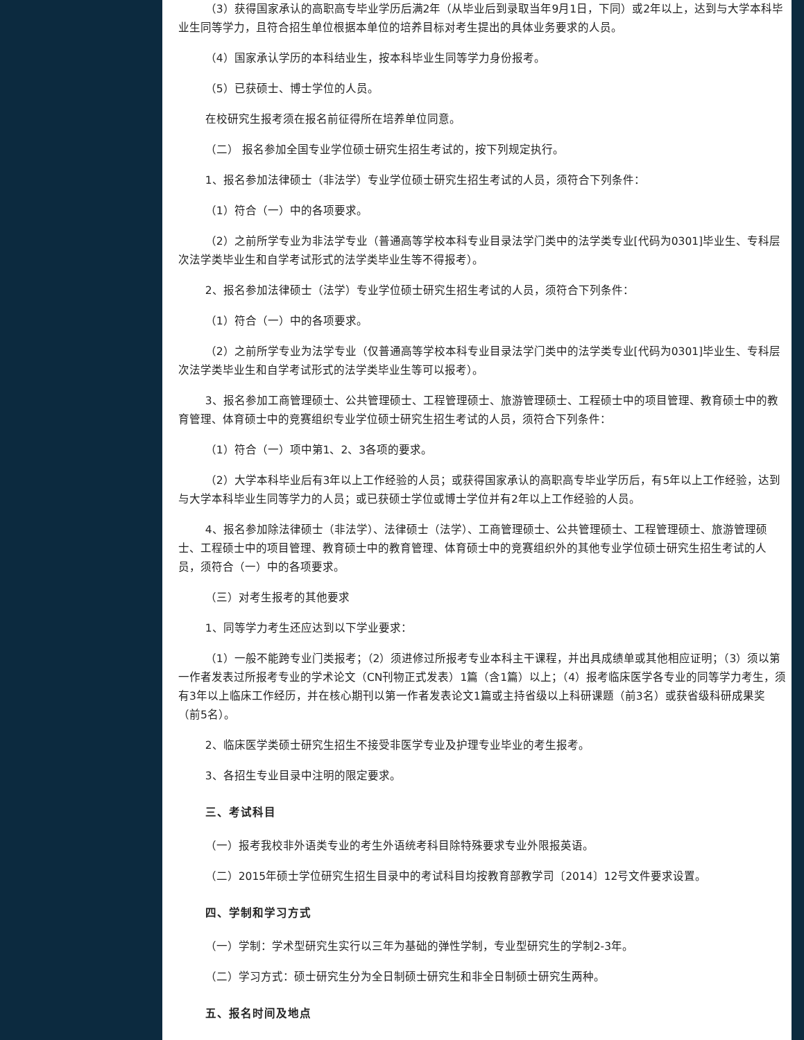（3）获得国家承认的高职高专毕业学历后满2年（从毕业后到录取当年9月1日，下同）或2年以上，达到与大学本科毕业生同等学力，且符合招生单位根据本单位的培养目标对考生提出的具体业务要求的人员。
（4）国家承认学历的本科结业生，按本科毕业生同等学力身份报考。
（5）已获硕士、博士学位的人员。
在校研究生报考须在报名前征得所在培养单位同意。
（二） 报名参加全国专业学位硕士研究生招生考试的，按下列规定执行。
1、报名参加法律硕士（非法学）专业学位硕士研究生招生考试的人员，须符合下列条件：
（1）符合（一）中的各项要求。
（2）之前所学专业为非法学专业（普通高等学校本科专业目录法学门类中的法学类专业[代码为0301]毕业生、专科层次法学类毕业生和自学考试形式的法学类毕业生等不得报考）。
2、报名参加法律硕士（法学）专业学位硕士研究生招生考试的人员，须符合下列条件：
（1）符合（一）中的各项要求。
（2）之前所学专业为法学专业（仅普通高等学校本科专业目录法学门类中的法学类专业[代码为0301]毕业生、专科层次法学类毕业生和自学考试形式的法学类毕业生等可以报考）。
3、报名参加工商管理硕士、公共管理硕士、工程管理硕士、旅游管理硕士、工程硕士中的项目管理、教育硕士中的教育管理、体育硕士中的竞赛组织专业学位硕士研究生招生考试的人员，须符合下列条件：
（1）符合（一）项中第1、2、3各项的要求。
（2）大学本科毕业后有3年以上工作经验的人员；或获得国家承认的高职高专毕业学历后，有5年以上工作经验，达到与大学本科毕业生同等学力的人员；或已获硕士学位或博士学位并有2年以上工作经验的人员。
4、报名参加除法律硕士（非法学）、法律硕士（法学）、工商管理硕士、公共管理硕士、工程管理硕士、旅游管理硕士、工程硕士中的项目管理、教育硕士中的教育管理、体育硕士中的竞赛组织外的其他专业学位硕士研究生招生考试的人员，须符合（一）中的各项要求。
（三）对考生报考的其他要求
1、同等学力考生还应达到以下学业要求：
（1）一般不能跨专业门类报考；（2）须进修过所报考专业本科主干课程，并出具成绩单或其他相应证明；（3）须以第一作者发表过所报考专业的学术论文（CN刊物正式发表）1篇（含1篇）以上；（4）报考临床医学各专业的同等学力考生，须有3年以上临床工作经历，并在核心期刊以第一作者发表论文1篇或主持省级以上科研课题（前3名）或获省级科研成果奖（前5名）。
2、临床医学类硕士研究生招生不接受非医学专业及护理专业毕业的考生报考。
3、各招生专业目录中注明的限定要求。
三、考试科目
（一）报考我校非外语类专业的考生外语统考科目除特殊要求专业外限报英语。
（二）2015年硕士学位研究生招生目录中的考试科目均按教育部教学司〔2014〕12号文件要求设置。
四、学制和学习方式
（一）学制：学术型研究生实行以三年为基础的弹性学制，专业型研究生的学制2-3年。
（二）学习方式：硕士研究生分为全日制硕士研究生和非全日制硕士研究生两种。
五、报名时间及地点